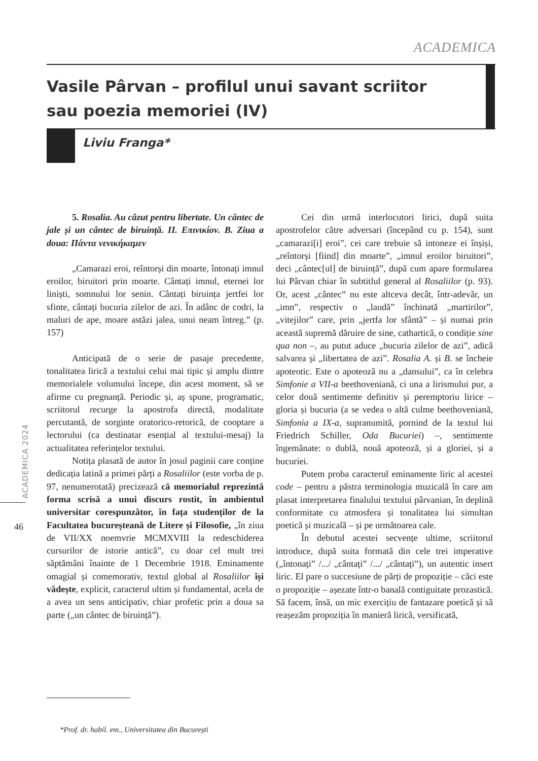ACADEMICA
Vasile Pârvan – profilul unui savant scriitor
sau poezia memoriei (IV)
Liviu Franga*
ACADEMICA 2024
46
5. Rosalia. Au căzut pentru libertate. Un cântec de jale și un cântec de biruință. II. Επινικίον. B. Ziua a doua: Πάντα νενικήκαμεν
„Camarazi eroi, reîntorși din moarte, întonați imnul eroilor, biruitori prin moarte. Cântați imnul, eternei lor liniști, somnului lor senin. Cântați biruința jertfei lor sfinte, cântați bucuria zilelor de azi. În adânc de codri, la maluri de ape, moare astăzi jalea, unui neam întreg.” (p. 157)
Anticipată de o serie de pasaje precedente, tonalitatea lirică a textului celui mai tipic și amplu dintre memorialele volumului începe, din acest moment, să se afirme cu pregnanță. Periodic și, aș spune, programatic, scriitorul recurge la apostrofa directă, modalitate percutantă, de sorginte oratorico-retorică, de cooptare a lectorului (ca destinatar esențial al textului-mesaj) la actualitatea referințelor textului.
Notița plasată de autor în josul paginii care conține dedicația latină a primei părți a Rosaliilor (este vorba de p. 97, nenumerotată) precizează că memorialul reprezintă forma scrisă a unui discurs rostit, în ambientul universitar corespunzător, în fața studenților de la Facultatea bucureșteană de Litere și Filosofie, „în ziua de VII/XX noemvrie MCMXVIII la redeschiderea cursurilor de istorie antică”, cu doar cel mult trei săptămâni înainte de 1 Decembrie 1918. Eminamente omagial și comemorativ, textul global al Rosaliilor își vădește, explicit, caracterul ultim și fundamental, acela de a avea un sens anticipativ, chiar profetic prin a doua sa parte („un cântec de biruință”).
Cei din urmă interlocutori lirici, după suita apostrofelor către adversari (începând cu p. 154), sunt „camarazi[i] eroi”, cei care trebuie să intoneze ei înșiși, „reîntorși [fiind] din moarte”, „imnul eroilor biruitori”, deci „cântec[ul] de biruință”, după cum apare formularea lui Pârvan chiar în subtitlul general al Rosaliilor (p. 93). Or, acest „cântec” nu este altceva decât, într-adevăr, un „imn”, respectiv o „laudă” închinată „martirilor”, „vitejilor” care, prin „jertfa lor sfântă” – și numai prin această supremă dăruire de sine, cathartică, o condiție sine qua non –, au putut aduce „bucuria zilelor de azi”, adică salvarea și „libertatea de azi”. Rosalia A. și B. se încheie apoteotic. Este o apoteoză nu a „dansului”, ca în celebra Simfonie a VII-a beethoveniană, ci una a lirismului pur, a celor două sentimente definitiv și peremptoriu lirice – gloria și bucuria (a se vedea o altă culme beethoveniană, Simfonia a IX-a, supranumită, pornind de la textul lui Friedrich Schiller, Oda Bucuriei) –, sentimente îngemănate: o dublă, nouă apoteoză, și a gloriei, și a bucuriei.
Putem proba caracterul eminamente liric al acestei code – pentru a păstra terminologia muzicală în care am plasat interpretarea finalului textului pârvanian, în deplină conformitate cu atmosfera și tonalitatea lui simultan poetică și muzicală – și pe următoarea cale.
În debutul acestei secvențe ultime, scriitorul introduce, după suita formată din cele trei imperative („întonați” /.../ „cântați” /.../ „cântați”), un autentic insert liric. El pare o succesiune de părți de propoziție – căci este o propoziție – așezate într-o banală contiguitate prozastică. Să facem, însă, un mic exercițiu de fantazare poetică și să reașezăm propoziția în manieră lirică, versificată,
*Prof. dr. habil. em., Universitatea din București